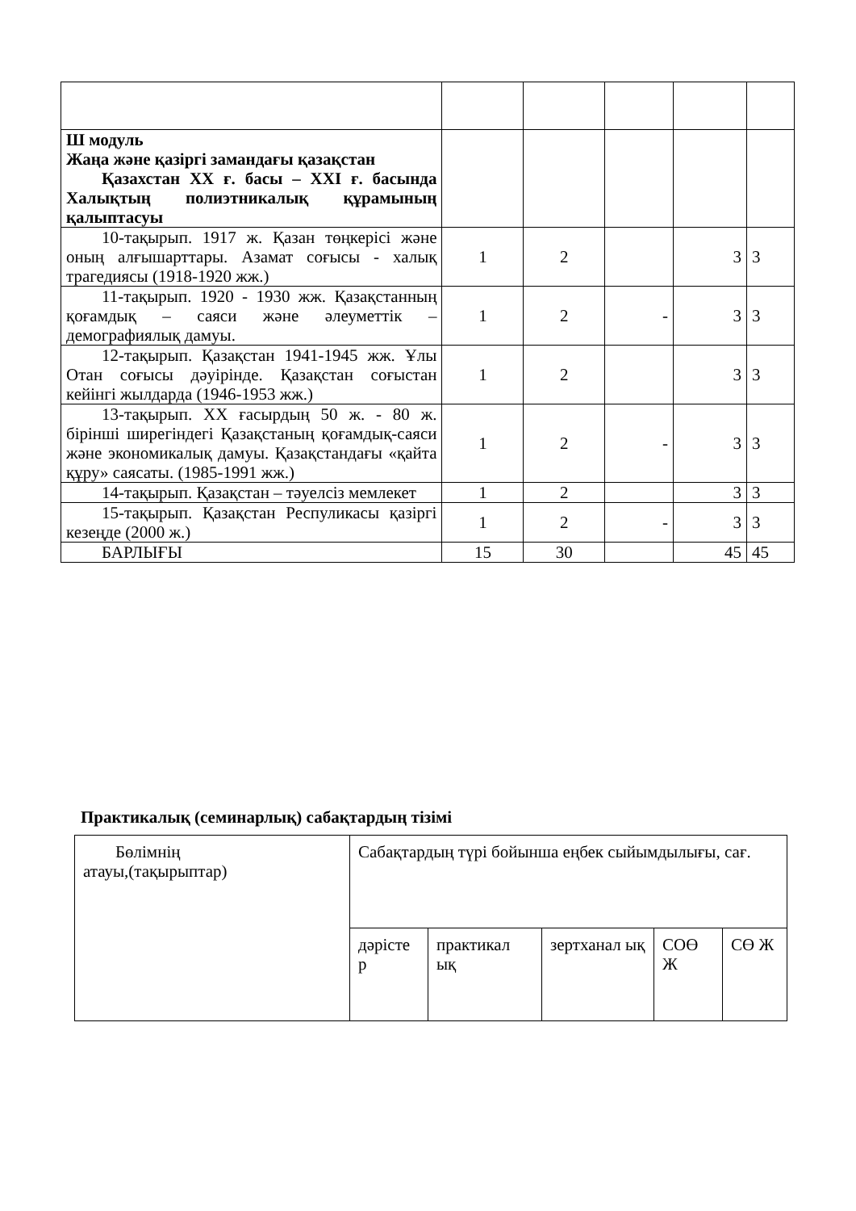| Ш модуль Жаңа және қазіргі замандағы қазақстан Қазахстан XX ғ. басы – XXI ғ. басында Халықтың полиэтникалық құрамының қалыптасуы | | | | | |
| 10-тақырып. 1917 ж. Қазан төңкерісі және оның алғышарттары. Азамат соғысы - халық трагедиясы (1918-1920 жж.) | 1 | 2 | | 3 | 3 |
| 11-тақырып. 1920 - 1930 жж. Қазақстанның қоғамдық – саяси және әлеуметтік – демографиялық дамуы. | 1 | 2 | - | 3 | 3 |
| 12-тақырып. Қазақстан 1941-1945 жж. Ұлы Отан соғысы дәуірінде. Қазақстан соғыстан кейінгі жылдарда (1946-1953 жж.) | 1 | 2 | | 3 | 3 |
| 13-тақырып. XX ғасырдың 50 ж. - 80 ж. бірінші ширегіндегі Қазақстаның қоғамдық-саяси және экономикалық дамуы. Қазақстандағы «қайта құру» саясаты. (1985-1991 жж.) | 1 | 2 | - | 3 | 3 |
| 14-тақырып. Қазақстан – тәуелсіз мемлекет | 1 | 2 | | 3 | 3 |
| 15-тақырып. Қазақстан Респуликасы қазіргі кезеңде (2000 ж.) | 1 | 2 | - | 3 | 3 |
| БАРЛЫҒЫ | 15 | 30 | | 45 | 45 |
Практикалық (семинарлық) сабақтардың тізімі
| Бөлімнің атауы,(тақырыптар) | Сабақтардың түрі бойынша еңбек сыйымдылығы, сағ. | | | | |
| | дәрісте р | практикал ық | зертханал ық | СОӨ Ж | СӨ Ж |